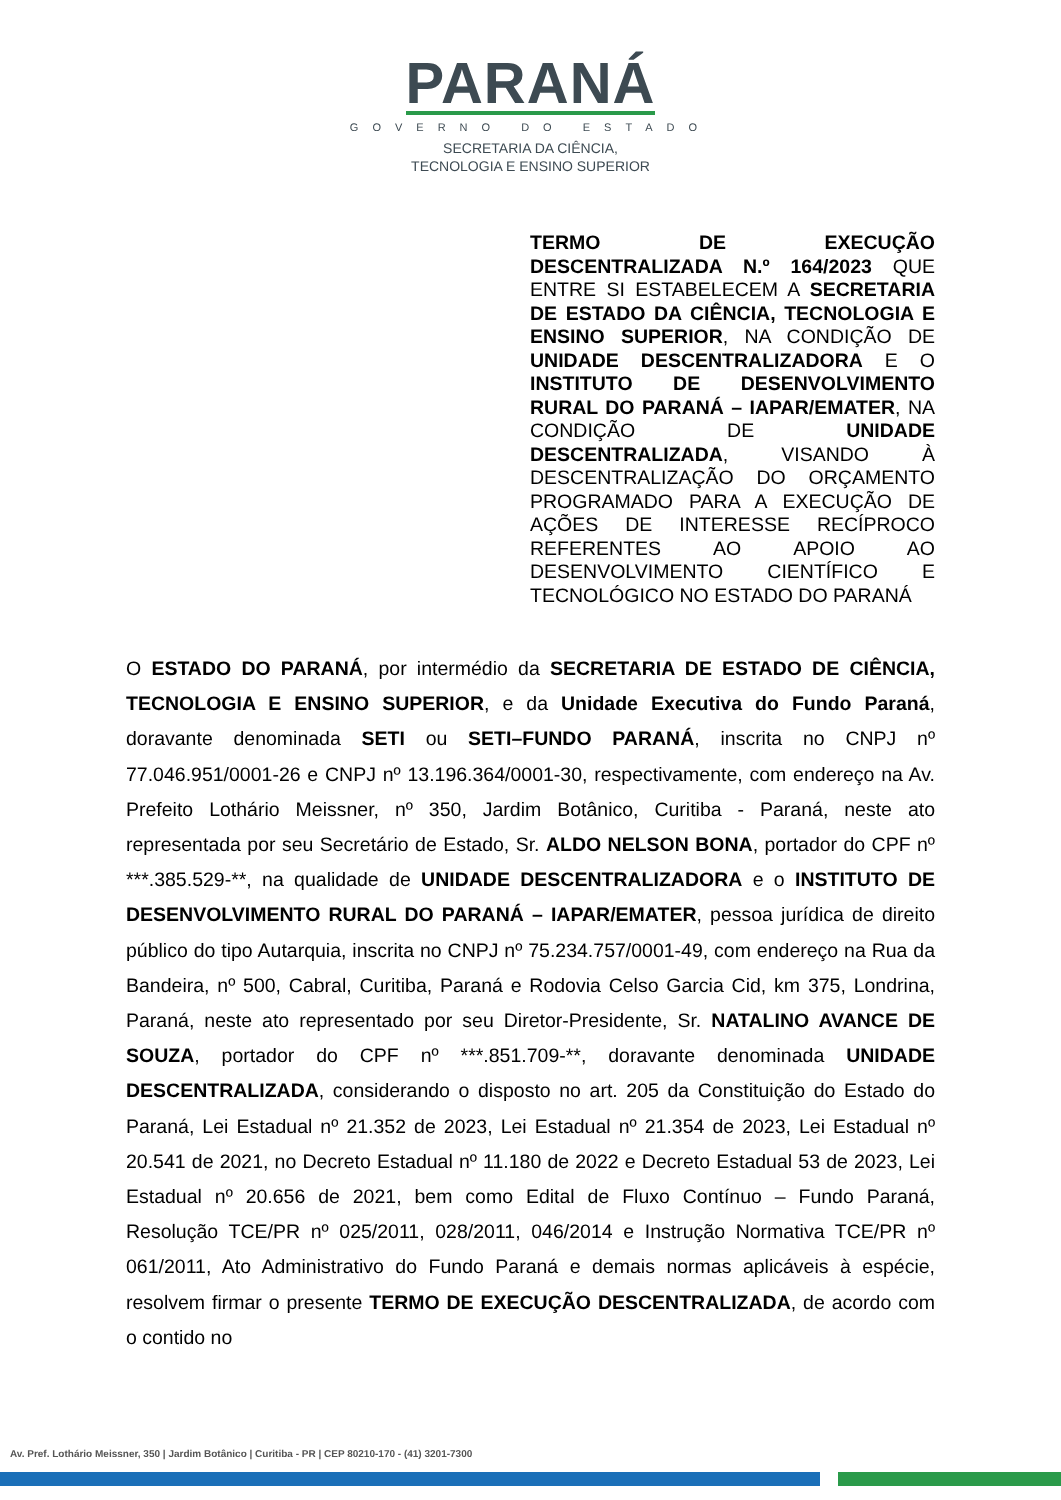PARANÁ
GOVERNO DO ESTADO
SECRETARIA DA CIÊNCIA,
TECNOLOGIA E ENSINO SUPERIOR
TERMO DE EXECUÇÃO DESCENTRALIZADA N.º 164/2023 QUE ENTRE SI ESTABELECEM A SECRETARIA DE ESTADO DA CIÊNCIA, TECNOLOGIA E ENSINO SUPERIOR, NA CONDIÇÃO DE UNIDADE DESCENTRALIZADORA E O INSTITUTO DE DESENVOLVIMENTO RURAL DO PARANÁ – IAPAR/EMATER, NA CONDIÇÃO DE UNIDADE DESCENTRALIZADA, VISANDO À DESCENTRALIZAÇÃO DO ORÇAMENTO PROGRAMADO PARA A EXECUÇÃO DE AÇÕES DE INTERESSE RECÍPROCO REFERENTES AO APOIO AO DESENVOLVIMENTO CIENTÍFICO E TECNOLÓGICO NO ESTADO DO PARANÁ
O ESTADO DO PARANÁ, por intermédio da SECRETARIA DE ESTADO DE CIÊNCIA, TECNOLOGIA E ENSINO SUPERIOR, e da Unidade Executiva do Fundo Paraná, doravante denominada SETI ou SETI–FUNDO PARANÁ, inscrita no CNPJ nº 77.046.951/0001-26 e CNPJ nº 13.196.364/0001-30, respectivamente, com endereço na Av. Prefeito Lothário Meissner, nº 350, Jardim Botânico, Curitiba - Paraná, neste ato representada por seu Secretário de Estado, Sr. ALDO NELSON BONA, portador do CPF nº ***.385.529-**, na qualidade de UNIDADE DESCENTRALIZADORA e o INSTITUTO DE DESENVOLVIMENTO RURAL DO PARANÁ – IAPAR/EMATER, pessoa jurídica de direito público do tipo Autarquia, inscrita no CNPJ nº 75.234.757/0001-49, com endereço na Rua da Bandeira, nº 500, Cabral, Curitiba, Paraná e Rodovia Celso Garcia Cid, km 375, Londrina, Paraná, neste ato representado por seu Diretor-Presidente, Sr. NATALINO AVANCE DE SOUZA, portador do CPF nº ***.851.709-**, doravante denominada UNIDADE DESCENTRALIZADA, considerando o disposto no art. 205 da Constituição do Estado do Paraná, Lei Estadual nº 21.352 de 2023, Lei Estadual nº 21.354 de 2023, Lei Estadual nº 20.541 de 2021, no Decreto Estadual nº 11.180 de 2022 e Decreto Estadual 53 de 2023, Lei Estadual nº 20.656 de 2021, bem como Edital de Fluxo Contínuo – Fundo Paraná, Resolução TCE/PR nº 025/2011, 028/2011, 046/2014 e Instrução Normativa TCE/PR nº 061/2011, Ato Administrativo do Fundo Paraná e demais normas aplicáveis à espécie, resolvem firmar o presente TERMO DE EXECUÇÃO DESCENTRALIZADA, de acordo com o contido no
Av. Pref. Lothário Meissner, 350 | Jardim Botânico | Curitiba - PR | CEP 80210-170 - (41) 3201-7300